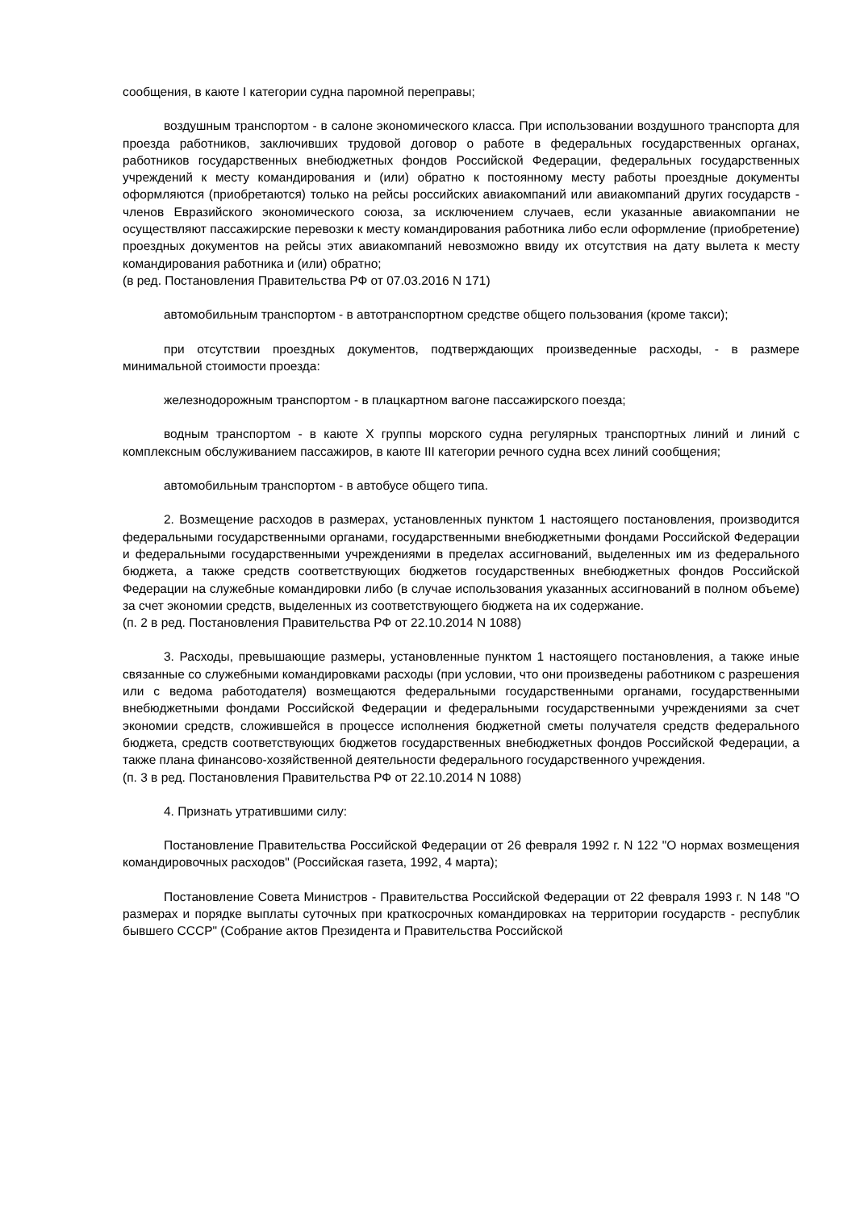сообщения, в каюте I категории судна паромной переправы;
воздушным транспортом - в салоне экономического класса. При использовании воздушного транспорта для проезда работников, заключивших трудовой договор о работе в федеральных государственных органах, работников государственных внебюджетных фондов Российской Федерации, федеральных государственных учреждений к месту командирования и (или) обратно к постоянному месту работы проездные документы оформляются (приобретаются) только на рейсы российских авиакомпаний или авиакомпаний других государств - членов Евразийского экономического союза, за исключением случаев, если указанные авиакомпании не осуществляют пассажирские перевозки к месту командирования работника либо если оформление (приобретение) проездных документов на рейсы этих авиакомпаний невозможно ввиду их отсутствия на дату вылета к месту командирования работника и (или) обратно;
(в ред. Постановления Правительства РФ от 07.03.2016 N 171)
автомобильным транспортом - в автотранспортном средстве общего пользования (кроме такси);
при отсутствии проездных документов, подтверждающих произведенные расходы, - в размере минимальной стоимости проезда:
железнодорожным транспортом - в плацкартном вагоне пассажирского поезда;
водным транспортом - в каюте X группы морского судна регулярных транспортных линий и линий с комплексным обслуживанием пассажиров, в каюте III категории речного судна всех линий сообщения;
автомобильным транспортом - в автобусе общего типа.
2. Возмещение расходов в размерах, установленных пунктом 1 настоящего постановления, производится федеральными государственными органами, государственными внебюджетными фондами Российской Федерации и федеральными государственными учреждениями в пределах ассигнований, выделенных им из федерального бюджета, а также средств соответствующих бюджетов государственных внебюджетных фондов Российской Федерации на служебные командировки либо (в случае использования указанных ассигнований в полном объеме) за счет экономии средств, выделенных из соответствующего бюджета на их содержание.
(п. 2 в ред. Постановления Правительства РФ от 22.10.2014 N 1088)
3. Расходы, превышающие размеры, установленные пунктом 1 настоящего постановления, а также иные связанные со служебными командировками расходы (при условии, что они произведены работником с разрешения или с ведома работодателя) возмещаются федеральными государственными органами, государственными внебюджетными фондами Российской Федерации и федеральными государственными учреждениями за счет экономии средств, сложившейся в процессе исполнения бюджетной сметы получателя средств федерального бюджета, средств соответствующих бюджетов государственных внебюджетных фондов Российской Федерации, а также плана финансово-хозяйственной деятельности федерального государственного учреждения.
(п. 3 в ред. Постановления Правительства РФ от 22.10.2014 N 1088)
4. Признать утратившими силу:
Постановление Правительства Российской Федерации от 26 февраля 1992 г. N 122 "О нормах возмещения командировочных расходов" (Российская газета, 1992, 4 марта);
Постановление Совета Министров - Правительства Российской Федерации от 22 февраля 1993 г. N 148 "О размерах и порядке выплаты суточных при краткосрочных командировках на территории государств - республик бывшего СССР" (Собрание актов Президента и Правительства Российской